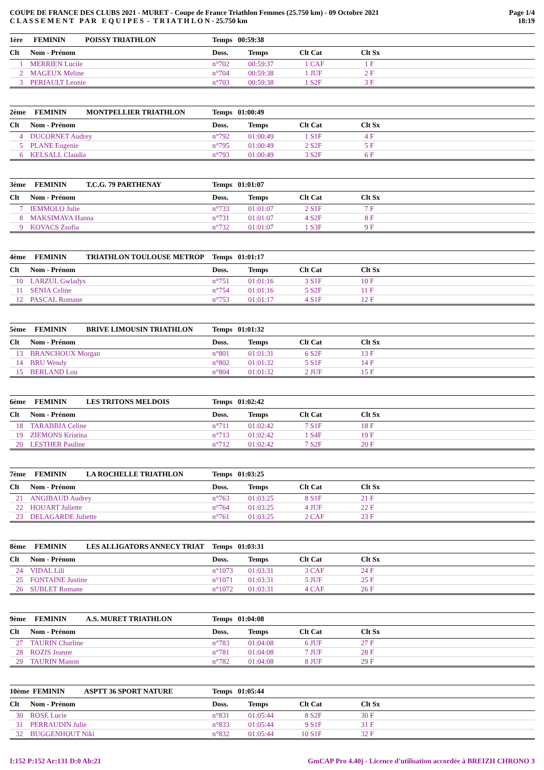COUPE DE FRANCE DES CLUBS 2021 - MURET - Coupe de France Triathlon Femmes (25.750 km) - 09 Octobre 2021
C L A S S E M E N T P A R E Q U I P E S - T R I A T H L O N - 25.750 km
Page 1/4
18:19
| 1ère FEMININ POISSY TRIATHLON | | Temps 00:59:38 | | | | |
| Clt | Nom - Prénom | Doss. | Temps | Clt Cat | Clt Sx | |
| 1 | MERRIEN Lucile | n°702 | 00:59:37 | 1 CAF | 1 F | |
| 2 | MAGEUX Meline | n°704 | 00:59:38 | 1 JUF | 2 F | |
| 3 | PERIAULT Leonie | n°703 | 00:59:38 | 1 S2F | 3 F | |
| 2ème FEMININ MONTPELLIER TRIATHLON | | Temps 01:00:49 | | | | |
| Clt | Nom - Prénom | Doss. | Temps | Clt Cat | Clt Sx | |
| 4 | DUCORNET Audrey | n°792 | 01:00:49 | 1 S1F | 4 F | |
| 5 | PLANE Eugenie | n°795 | 01:00:49 | 2 S2F | 5 F | |
| 6 | KELSALL Claudia | n°793 | 01:00:49 | 3 S2F | 6 F | |
| 3ème FEMININ T.C.G. 79 PARTHENAY | | Temps 01:01:07 | | | | |
| Clt | Nom - Prénom | Doss. | Temps | Clt Cat | Clt Sx | |
| 7 | IEMMOLO Julie | n°733 | 01:01:07 | 2 S1F | 7 F | |
| 8 | MAKSIMAVA Hanna | n°731 | 01:01:07 | 4 S2F | 8 F | |
| 9 | KOVACS Zsofia | n°732 | 01:01:07 | 1 S3F | 9 F | |
| 4ème FEMININ TRIATHLON TOULOUSE METROP | | Temps 01:01:17 | | | | |
| Clt | Nom - Prénom | Doss. | Temps | Clt Cat | Clt Sx | |
| 10 | LARZUL Gwladys | n°751 | 01:01:16 | 3 S1F | 10 F | |
| 11 | SENIA Celine | n°754 | 01:01:16 | 5 S2F | 11 F | |
| 12 | PASCAL Romane | n°753 | 01:01:17 | 4 S1F | 12 F | |
| 5ème FEMININ BRIVE LIMOUSIN TRIATHLON | | Temps 01:01:32 | | | | |
| Clt | Nom - Prénom | Doss. | Temps | Clt Cat | Clt Sx | |
| 13 | BRANCHOUX Morgan | n°801 | 01:01:31 | 6 S2F | 13 F | |
| 14 | BRU Wendy | n°802 | 01:01:32 | 5 S1F | 14 F | |
| 15 | BERLAND Lou | n°804 | 01:01:32 | 2 JUF | 15 F | |
| 6ème FEMININ LES TRITONS MELDOIS | | Temps 01:02:42 | | | | |
| Clt | Nom - Prénom | Doss. | Temps | Clt Cat | Clt Sx | |
| 18 | TARABBIA Celine | n°711 | 01:02:42 | 7 S1F | 18 F | |
| 19 | ZIEMONS Kristina | n°713 | 01:02:42 | 1 S4F | 19 F | |
| 20 | LESTHER Pauline | n°712 | 01:02:42 | 7 S2F | 20 F | |
| 7ème FEMININ LA ROCHELLE TRIATHLON | | Temps 01:03:25 | | | | |
| Clt | Nom - Prénom | Doss. | Temps | Clt Cat | Clt Sx | |
| 21 | ANGIBAUD Audrey | n°763 | 01:03:25 | 8 S1F | 21 F | |
| 22 | HOUART Juliette | n°764 | 01:03:25 | 4 JUF | 22 F | |
| 23 | DELAGARDE Juliette | n°761 | 01:03:25 | 2 CAF | 23 F | |
| 8ème FEMININ LES ALLIGATORS ANNECY TRIAT | | Temps 01:03:31 | | | | |
| Clt | Nom - Prénom | Doss. | Temps | Clt Cat | Clt Sx | |
| 24 | VIDAL Lili | n°1073 | 01:03:31 | 3 CAF | 24 F | |
| 25 | FONTAINE Justine | n°1071 | 01:03:31 | 5 JUF | 25 F | |
| 26 | SUBLET Romane | n°1072 | 01:03:31 | 4 CAF | 26 F | |
| 9ème FEMININ A.S. MURET TRIATHLON | | Temps 01:04:08 | | | | |
| Clt | Nom - Prénom | Doss. | Temps | Clt Cat | Clt Sx | |
| 27 | TAURIN Charline | n°783 | 01:04:08 | 6 JUF | 27 F | |
| 28 | ROZIS Jeanne | n°781 | 01:04:08 | 7 JUF | 28 F | |
| 29 | TAURIN Manon | n°782 | 01:04:08 | 8 JUF | 29 F | |
| 10ème FEMININ ASPTT 36 SPORT NATURE | | Temps 01:05:44 | | | | |
| Clt | Nom - Prénom | Doss. | Temps | Clt Cat | Clt Sx | |
| 30 | ROSE Lucie | n°831 | 01:05:44 | 8 S2F | 30 F | |
| 31 | PERRAUDIN Julie | n°833 | 01:05:44 | 9 S1F | 31 F | |
| 32 | BUGGENHOUT Niki | n°832 | 01:05:44 | 10 S1F | 32 F | |
I:152 P:152 Ar:131 D:0 Ab:21 GmCAP Pro 4.40j - Licence d'utilisation accordée à BREIZH CHRONO 3